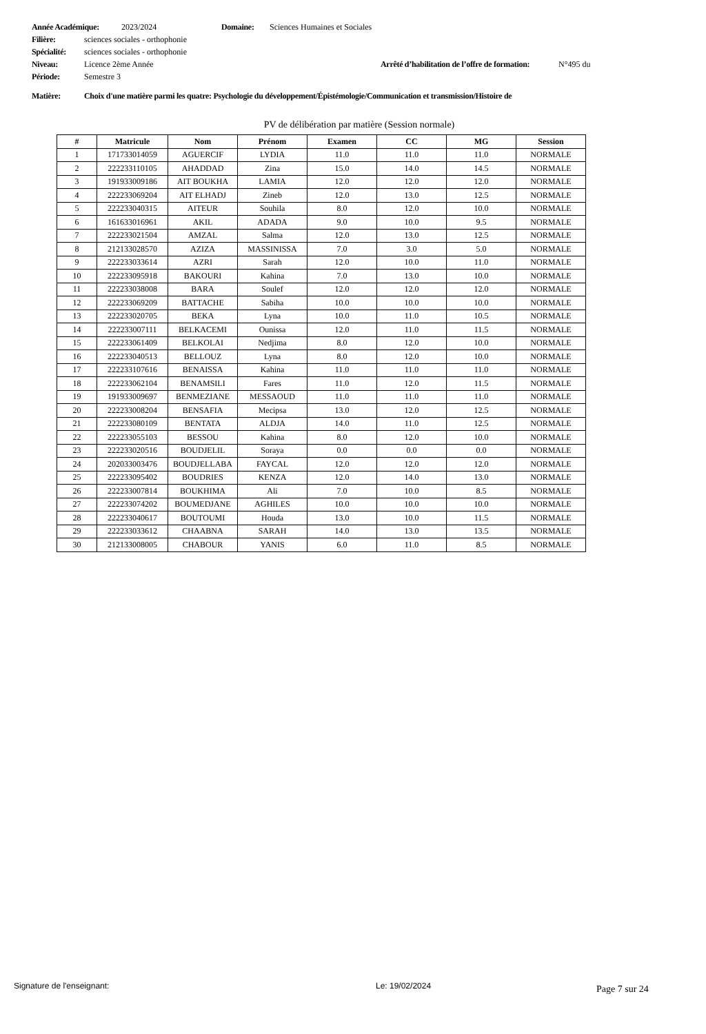Année Académique: 2023/2024 Domaine: Sciences Humaines et Sociales
Filière: sciences sociales - orthophonie
Spécialité: sciences sociales - orthophonie
Niveau: Licence 2ème Année Arrêté d’habilitation de l’offre de formation: N°495 du
Période: Semestre 3
Matière: Choix d'une matière parmi les quatre: Psychologie du développement/Épistémologie/Communication et transmission/Histoire de
PV de délibération par matière (Session normale)
| # | Matricule | Nom | Prénom | Examen | CC | MG | Session |
| --- | --- | --- | --- | --- | --- | --- | --- |
| 1 | 171733014059 | AGUERCIF | LYDIA | 11.0 | 11.0 | 11.0 | NORMALE |
| 2 | 222233110105 | AHADDAD | Zina | 15.0 | 14.0 | 14.5 | NORMALE |
| 3 | 191933009186 | AIT BOUKHA | LAMIA | 12.0 | 12.0 | 12.0 | NORMALE |
| 4 | 222233069204 | AIT ELHADJ | Zineb | 12.0 | 13.0 | 12.5 | NORMALE |
| 5 | 222233040315 | AITEUR | Souhila | 8.0 | 12.0 | 10.0 | NORMALE |
| 6 | 161633016961 | AKIL | ADADA | 9.0 | 10.0 | 9.5 | NORMALE |
| 7 | 222233021504 | AMZAL | Salma | 12.0 | 13.0 | 12.5 | NORMALE |
| 8 | 212133028570 | AZIZA | MASSINISSA | 7.0 | 3.0 | 5.0 | NORMALE |
| 9 | 222233033614 | AZRI | Sarah | 12.0 | 10.0 | 11.0 | NORMALE |
| 10 | 222233095918 | BAKOURI | Kahina | 7.0 | 13.0 | 10.0 | NORMALE |
| 11 | 222233038008 | BARA | Soulef | 12.0 | 12.0 | 12.0 | NORMALE |
| 12 | 222233069209 | BATTACHE | Sabiha | 10.0 | 10.0 | 10.0 | NORMALE |
| 13 | 222233020705 | BEKA | Lyna | 10.0 | 11.0 | 10.5 | NORMALE |
| 14 | 222233007111 | BELKACEMI | Ounissa | 12.0 | 11.0 | 11.5 | NORMALE |
| 15 | 222233061409 | BELKOLAI | Nedjima | 8.0 | 12.0 | 10.0 | NORMALE |
| 16 | 222233040513 | BELLOUZ | Lyna | 8.0 | 12.0 | 10.0 | NORMALE |
| 17 | 222233107616 | BENAISSA | Kahina | 11.0 | 11.0 | 11.0 | NORMALE |
| 18 | 222233062104 | BENAMSILI | Fares | 11.0 | 12.0 | 11.5 | NORMALE |
| 19 | 191933009697 | BENMEZIANE | MESSAOUD | 11.0 | 11.0 | 11.0 | NORMALE |
| 20 | 222233008204 | BENSAFIA | Mecipsa | 13.0 | 12.0 | 12.5 | NORMALE |
| 21 | 222233080109 | BENTATA | ALDJA | 14.0 | 11.0 | 12.5 | NORMALE |
| 22 | 222233055103 | BESSOU | Kahina | 8.0 | 12.0 | 10.0 | NORMALE |
| 23 | 222233020516 | BOUDJELIL | Soraya | 0.0 | 0.0 | 0.0 | NORMALE |
| 24 | 202033003476 | BOUDJELLABA | FAYCAL | 12.0 | 12.0 | 12.0 | NORMALE |
| 25 | 222233095402 | BOUDRIES | KENZA | 12.0 | 14.0 | 13.0 | NORMALE |
| 26 | 222233007814 | BOUKHIMA | Ali | 7.0 | 10.0 | 8.5 | NORMALE |
| 27 | 222233074202 | BOUMEDJANE | AGHILES | 10.0 | 10.0 | 10.0 | NORMALE |
| 28 | 222233040617 | BOUTOUMI | Houda | 13.0 | 10.0 | 11.5 | NORMALE |
| 29 | 222233033612 | CHAABNA | SARAH | 14.0 | 13.0 | 13.5 | NORMALE |
| 30 | 212133008005 | CHABOUR | YANIS | 6.0 | 11.0 | 8.5 | NORMALE |
Signature de l'enseignant: Le: 19/02/2024 Page 7 sur 24